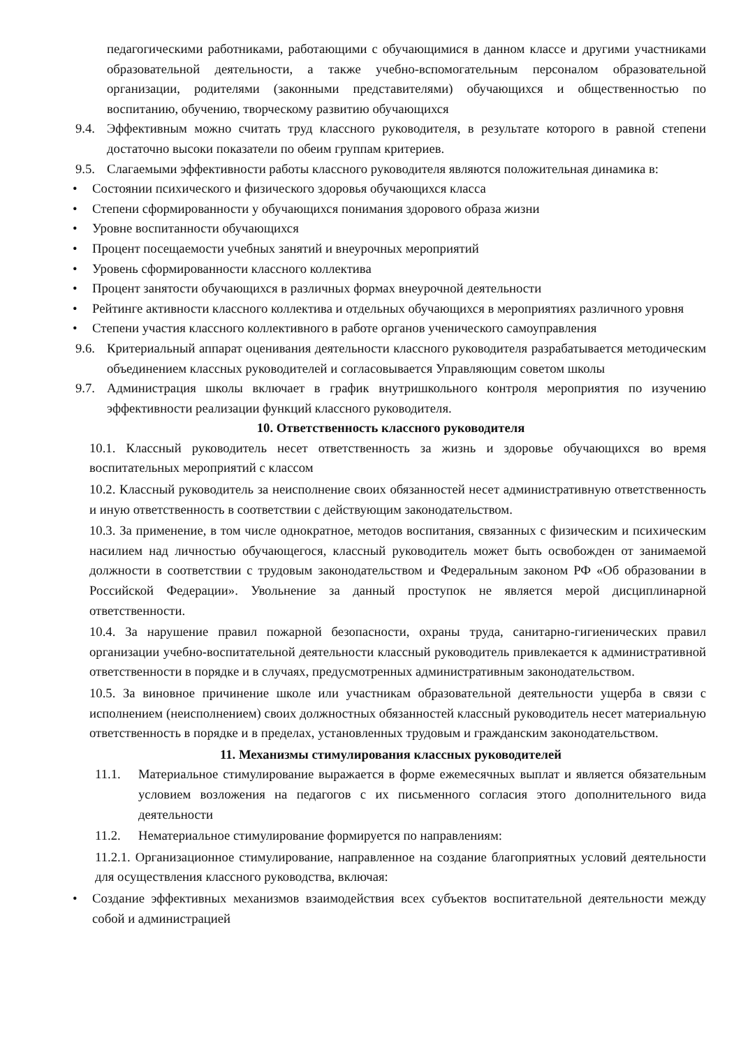педагогическими работниками, работающими с обучающимися в данном классе и другими участниками образовательной деятельности, а также учебно-вспомогательным персоналом образовательной организации, родителями (законными представителями) обучающихся и общественностью по воспитанию, обучению, творческому развитию обучающихся
9.4. Эффективным можно считать труд классного руководителя, в результате которого в равной степени достаточно высоки показатели по обеим группам критериев.
9.5. Слагаемыми эффективности работы классного руководителя являются положительная динамика в:
• Состоянии психического и физического здоровья обучающихся класса
• Степени сформированности у обучающихся понимания здорового образа жизни
• Уровне воспитанности обучающихся
• Процент посещаемости учебных занятий и внеурочных мероприятий
• Уровень сформированности классного коллектива
• Процент занятости обучающихся в различных формах внеурочной деятельности
• Рейтинге активности классного коллектива и отдельных обучающихся в мероприятиях различного уровня
• Степени участия классного коллективного в работе органов ученического самоуправления
9.6. Критериальный аппарат оценивания деятельности классного руководителя разрабатывается методическим объединением классных руководителей и согласовывается Управляющим советом школы
9.7. Администрация школы включает в график внутришкольного контроля мероприятия по изучению эффективности реализации функций классного руководителя.
10. Ответственность классного руководителя
10.1. Классный руководитель несет ответственность за жизнь и здоровье обучающихся во время воспитательных мероприятий с классом
10.2. Классный руководитель за неисполнение своих обязанностей несет административную ответственность и иную ответственность в соответствии с действующим законодательством.
10.3. За применение, в том числе однократное, методов воспитания, связанных с физическим и психическим насилием над личностью обучающегося, классный руководитель может быть освобожден от занимаемой должности в соответствии с трудовым законодательством и Федеральным законом РФ «Об образовании в Российской Федерации». Увольнение за данный проступок не является мерой дисциплинарной ответственности.
10.4. За нарушение правил пожарной безопасности, охраны труда, санитарно-гигиенических правил организации учебно-воспитательной деятельности классный руководитель привлекается к административной ответственности в порядке и в случаях, предусмотренных административным законодательством.
10.5. За виновное причинение школе или участникам образовательной деятельности ущерба в связи с исполнением (неисполнением) своих должностных обязанностей классный руководитель несет материальную ответственность в порядке и в пределах, установленных трудовым и гражданским законодательством.
11. Механизмы стимулирования классных руководителей
11.1. Материальное стимулирование выражается в форме ежемесячных выплат и является обязательным условием возложения на педагогов с их письменного согласия этого дополнительного вида деятельности
11.2. Нематериальное стимулирование формируется по направлениям:
11.2.1. Организационное стимулирование, направленное на создание благоприятных условий деятельности для осуществления классного руководства, включая:
• Создание эффективных механизмов взаимодействия всех субъектов воспитательной деятельности между собой и администрацией